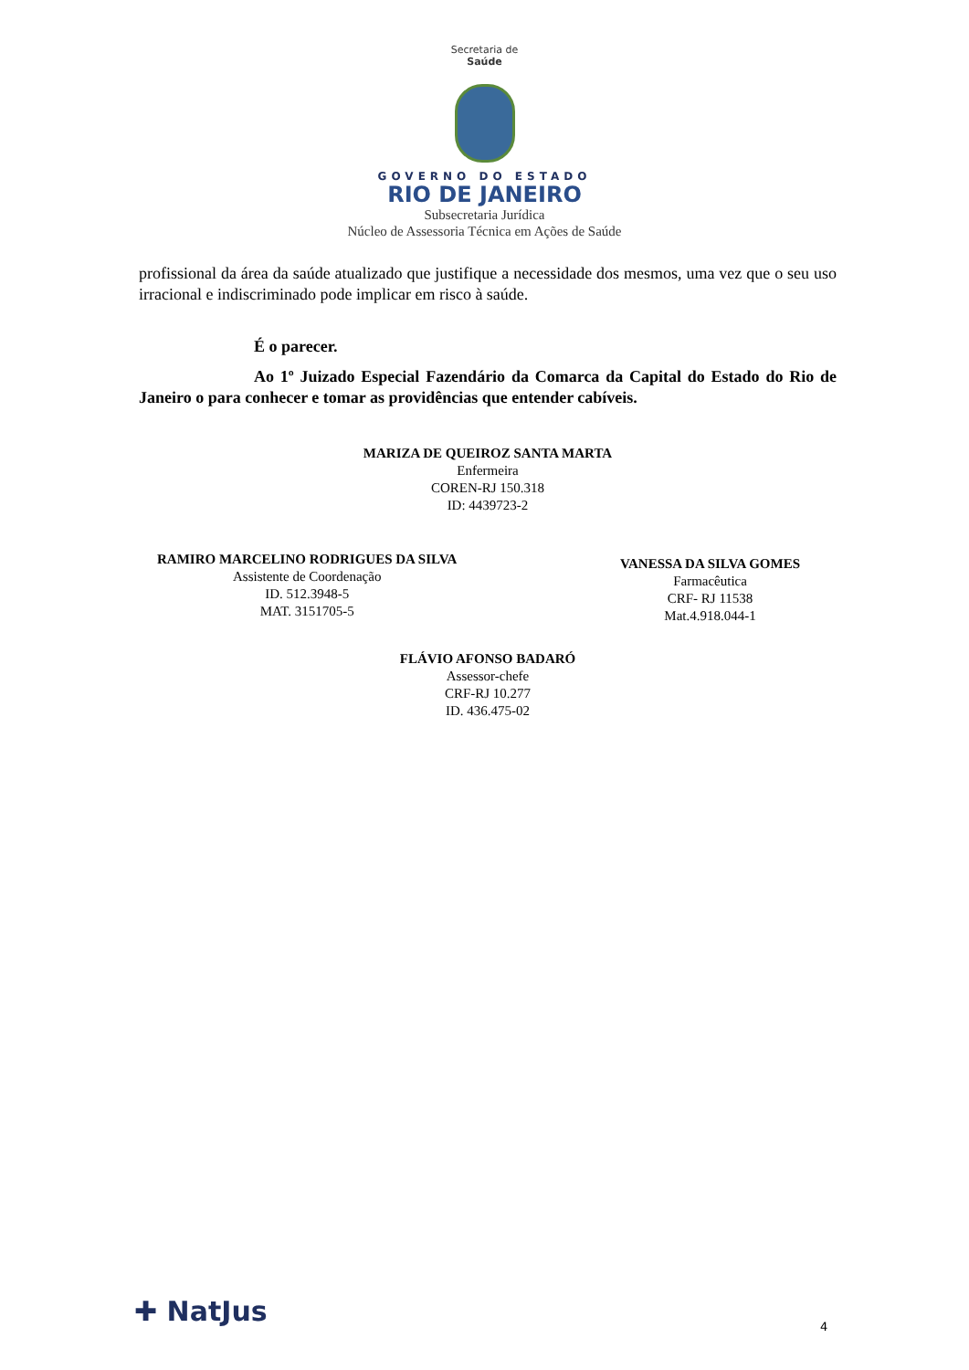Secretaria de
Saúde
GOVERNO DO ESTADO
RIO DE JANEIRO
Subsecretaria Jurídica
Núcleo de Assessoria Técnica em Ações de Saúde
profissional da área da saúde atualizado que justifique a necessidade dos mesmos, uma vez que o seu uso irracional e indiscriminado pode implicar em risco à saúde.
É o parecer.
Ao 1º Juizado Especial Fazendário da Comarca da Capital do Estado do Rio de Janeiro o para conhecer e tomar as providências que entender cabíveis.
MARIZA DE QUEIROZ SANTA MARTA
Enfermeira
COREN-RJ 150.318
ID: 4439723-2
RAMIRO MARCELINO RODRIGUES DA SILVA
Assistente de Coordenação
ID. 512.3948-5
MAT. 3151705-5
VANESSA DA SILVA GOMES
Farmacêutica
CRF- RJ 11538
Mat.4.918.044-1
FLÁVIO AFONSO BADARÓ
Assessor-chefe
CRF-RJ 10.277
ID. 436.475-02
✚ NatJus 4